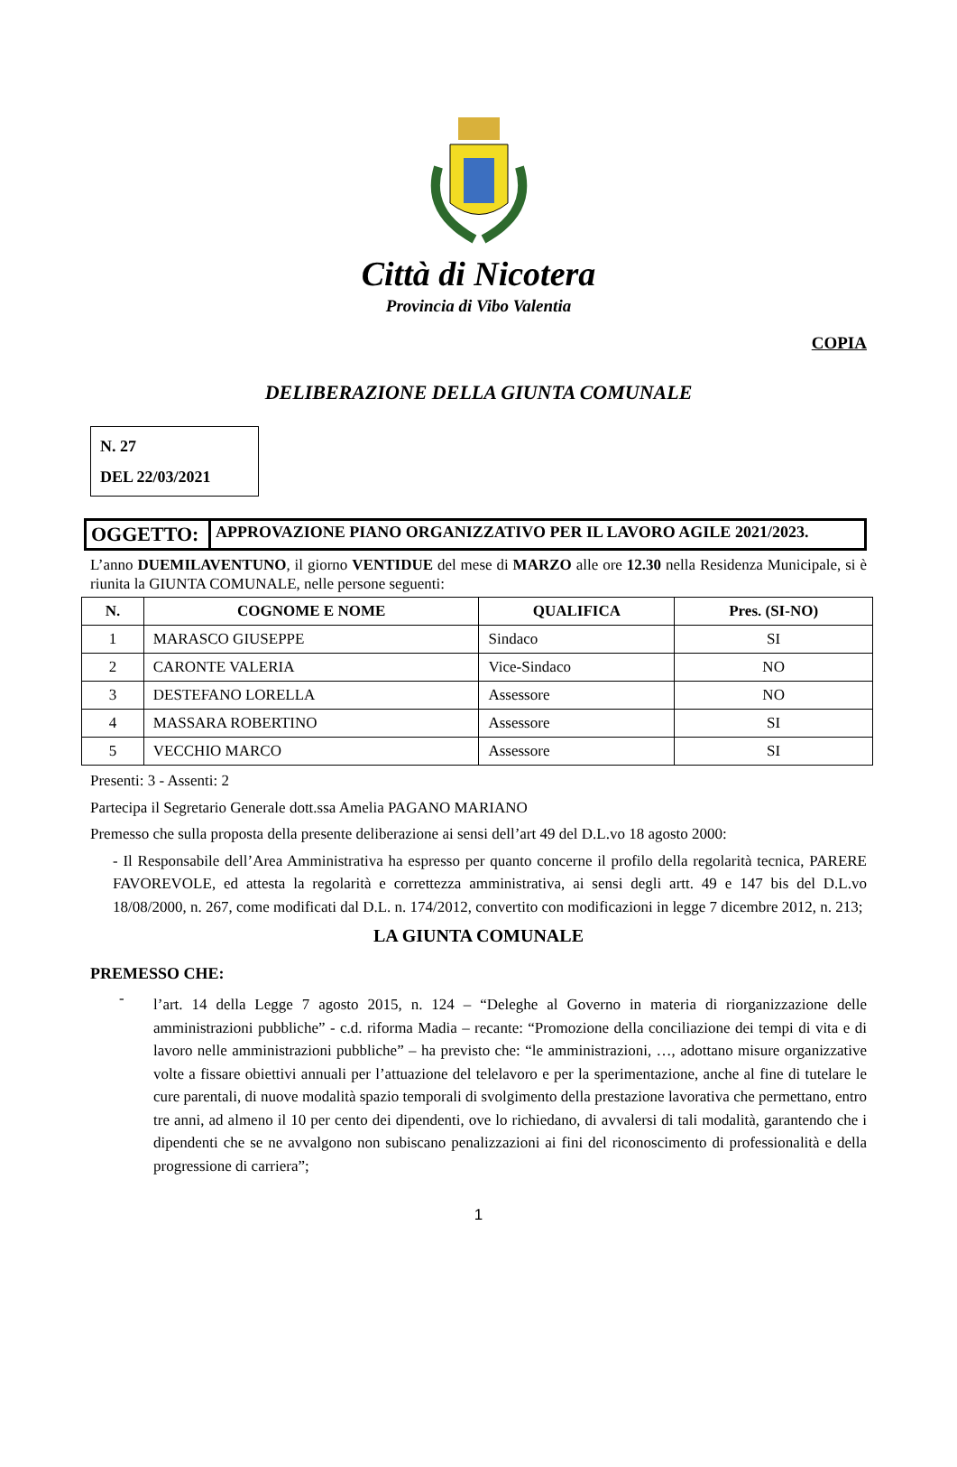Città di Nicotera
Provincia di Vibo Valentia
COPIA
DELIBERAZIONE DELLA GIUNTA COMUNALE
N. 27
DEL 22/03/2021
| OGGETTO: | APPROVAZIONE PIANO ORGANIZZATIVO PER IL LAVORO AGILE 2021/2023. |
L’anno DUEMILAVENTUNO, il giorno VENTIDUE del mese di MARZO alle ore 12.30 nella Residenza Municipale, si è riunita la GIUNTA COMUNALE, nelle persone seguenti:
| N. | COGNOME E NOME | QUALIFICA | Pres. (SI-NO) |
| --- | --- | --- | --- |
| 1 | MARASCO GIUSEPPE | Sindaco | SI |
| 2 | CARONTE VALERIA | Vice-Sindaco | NO |
| 3 | DESTEFANO LORELLA | Assessore | NO |
| 4 | MASSARA ROBERTINO | Assessore | SI |
| 5 | VECCHIO MARCO | Assessore | SI |
Presenti: 3 - Assenti: 2
Partecipa il Segretario Generale dott.ssa Amelia PAGANO MARIANO
Premesso che sulla proposta della presente deliberazione ai sensi dell’art 49 del D.L.vo 18 agosto 2000:
- Il Responsabile dell’Area Amministrativa ha espresso per quanto concerne il profilo della regolarità tecnica, PARERE FAVOREVOLE, ed attesta la regolarità e correttezza amministrativa, ai sensi degli artt. 49 e 147 bis del D.L.vo 18/08/2000, n. 267, come modificati dal D.L. n. 174/2012, convertito con modificazioni in legge 7 dicembre 2012, n. 213;
LA GIUNTA COMUNALE
PREMESSO CHE:
-
l’art. 14 della Legge 7 agosto 2015, n. 124 – “Deleghe al Governo in materia di riorganizzazione delle amministrazioni pubbliche” - c.d. riforma Madia – recante: “Promozione della conciliazione dei tempi di vita e di lavoro nelle amministrazioni pubbliche” – ha previsto che: “le amministrazioni, …, adottano misure organizzative volte a fissare obiettivi annuali per l’attuazione del telelavoro e per la sperimentazione, anche al fine di tutelare le cure parentali, di nuove modalità spazio temporali di svolgimento della prestazione lavorativa che permettano, entro tre anni, ad almeno il 10 per cento dei dipendenti, ove lo richiedano, di avvalersi di tali modalità, garantendo che i dipendenti che se ne avvalgono non subiscano penalizzazioni ai fini del riconoscimento di professionalità e della progressione di carriera”;
1